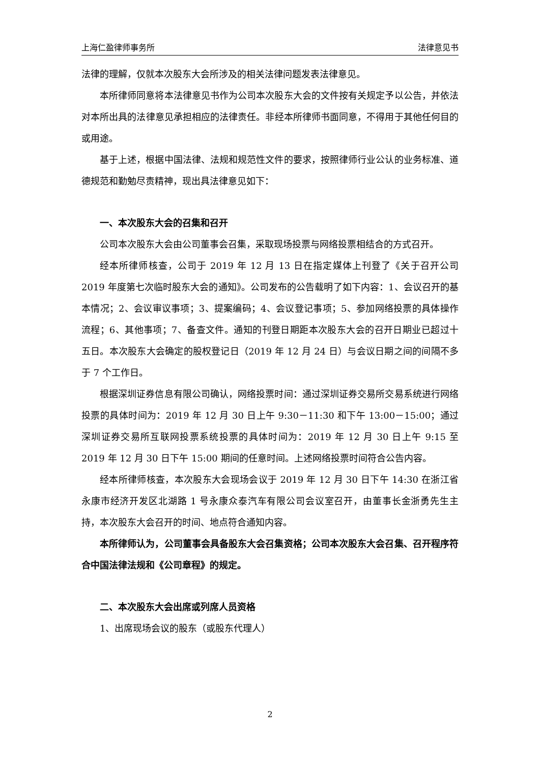上海仁盈律师事务所 法律意见书
法律的理解，仅就本次股东大会所涉及的相关法律问题发表法律意见。
本所律师同意将本法律意见书作为公司本次股东大会的文件按有关规定予以公告，并依法对本所出具的法律意见承担相应的法律责任。非经本所律师书面同意，不得用于其他任何目的或用途。
基于上述，根据中国法律、法规和规范性文件的要求，按照律师行业公认的业务标准、道德规范和勤勉尽责精神，现出具法律意见如下：
一、本次股东大会的召集和召开
公司本次股东大会由公司董事会召集，采取现场投票与网络投票相结合的方式召开。
经本所律师核查，公司于 2019 年 12 月 13 日在指定媒体上刊登了《关于召开公司 2019 年度第七次临时股东大会的通知》。公司发布的公告载明了如下内容：1、会议召开的基本情况；2、会议审议事项；3、提案编码；4、会议登记事项；5、参加网络投票的具体操作流程；6、其他事项；7、备查文件。通知的刊登日期距本次股东大会的召开日期业已超过十五日。本次股东大会确定的股权登记日（2019 年 12 月 24 日）与会议日期之间的间隔不多于 7 个工作日。
根据深圳证券信息有限公司确认，网络投票时间：通过深圳证券交易所交易系统进行网络投票的具体时间为：2019 年 12 月 30 日上午 9:30－11:30 和下午 13:00－15:00；通过深圳证券交易所互联网投票系统投票的具体时间为：2019 年 12 月 30 日上午 9:15 至 2019 年 12 月 30 日下午 15:00 期间的任意时间。上述网络投票时间符合公告内容。
经本所律师核查，本次股东大会现场会议于 2019 年 12 月 30 日下午 14:30 在浙江省永康市经济开发区北湖路 1 号永康众泰汽车有限公司会议室召开，由董事长金浙勇先生主持，本次股东大会召开的时间、地点符合通知内容。
本所律师认为，公司董事会具备股东大会召集资格；公司本次股东大会召集、召开程序符合中国法律法规和《公司章程》的规定。
二、本次股东大会出席或列席人员资格
1、出席现场会议的股东（或股东代理人）
2